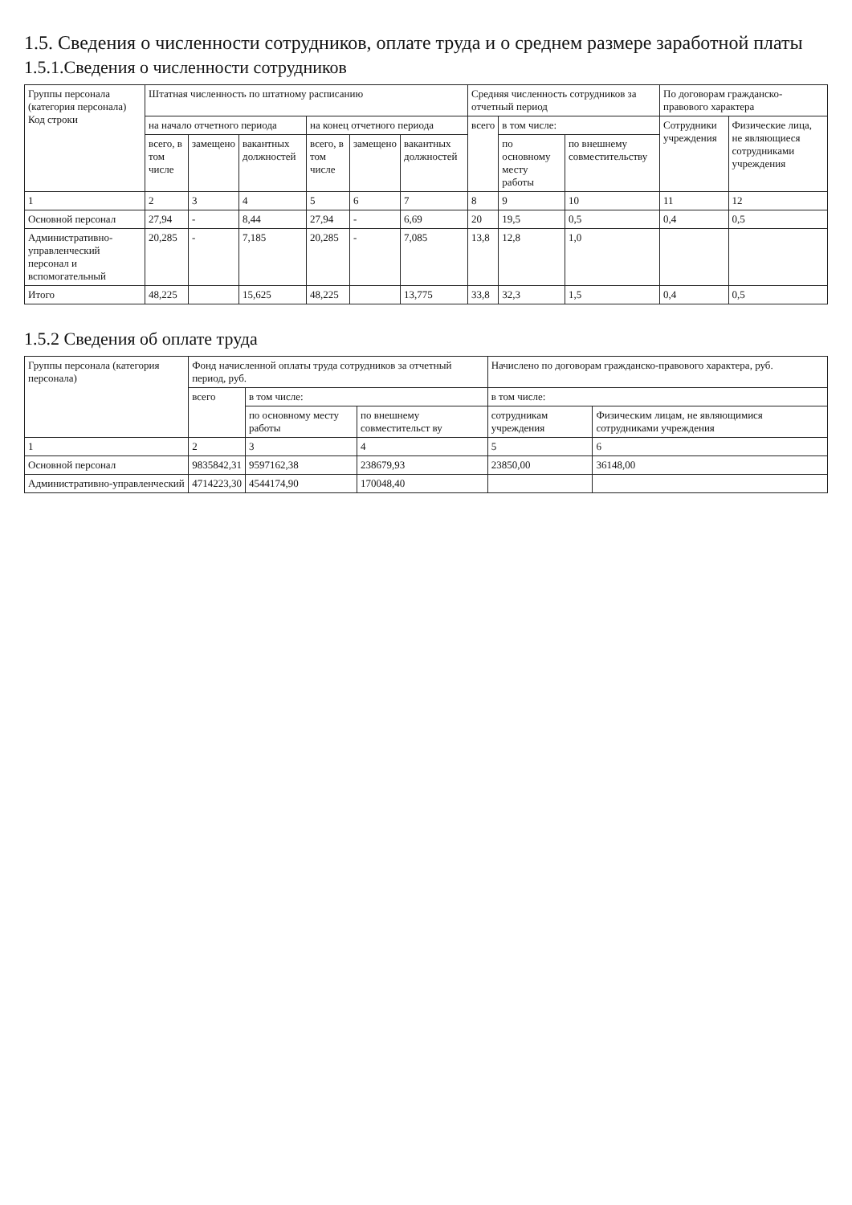1.5. Сведения о численности сотрудников, оплате труда и о среднем размере заработной платы
1.5.1.Сведения о численности сотрудников
| Группы персонала (категория персонала) Код строки | Штатная численность по штатному расписанию | | | | | | Средняя численность сотрудников за отчетный период | | | По договорам гражданско-правового характера | |
| --- | --- | --- | --- | --- | --- | --- | --- | --- | --- | --- | --- |
| | на начало отчетного периода | | | на конец отчетного периода | | | всего | в том числе: | | Сотрудники учреждения | Физические лица, не являющиеся сотрудниками учреждения |
| | всего, в том числе | замещено | вакантных должностей | всего, в том числе | замещено | вакантных должностей | | по основному месту работы | по внешнему совместительству | | |
| 1 | 2 | 3 | 4 | 5 | 6 | 7 | 8 | 9 | 10 | 11 | 12 |
| Основной персонал | 27,94 | - | 8,44 | 27,94 | - | 6,69 | 20 | 19,5 | 0,5 | 0,4 | 0,5 |
| Административно-управленческий персонал и вспомогательный | 20,285 | - | 7,185 | 20,285 | - | 7,085 | 13,8 | 12,8 | 1,0 | | |
| Итого | 48,225 | | 15,625 | 48,225 | | 13,775 | 33,8 | 32,3 | 1,5 | 0,4 | 0,5 |
1.5.2 Сведения об оплате труда
| Группы персонала (категория персонала) | Фонд начисленной оплаты труда сотрудников за отчетный период, руб. | | | Начислено по договорам гражданско-правового характера, руб. | |
| --- | --- | --- | --- | --- | --- |
| | всего | в том числе: | | в том числе: | |
| | | по основному месту работы | по внешнему совместительст ву | сотрудникам учреждения | Физическим лицам, не являющимися сотрудниками учреждения |
| 1 | 2 | 3 | 4 | 5 | 6 |
| Основной персонал | 9835842,31 | 9597162,38 | 238679,93 | 23850,00 | 36148,00 |
| Административно-управленческий | 4714223,30 | 4544174,90 | 170048,40 | | |